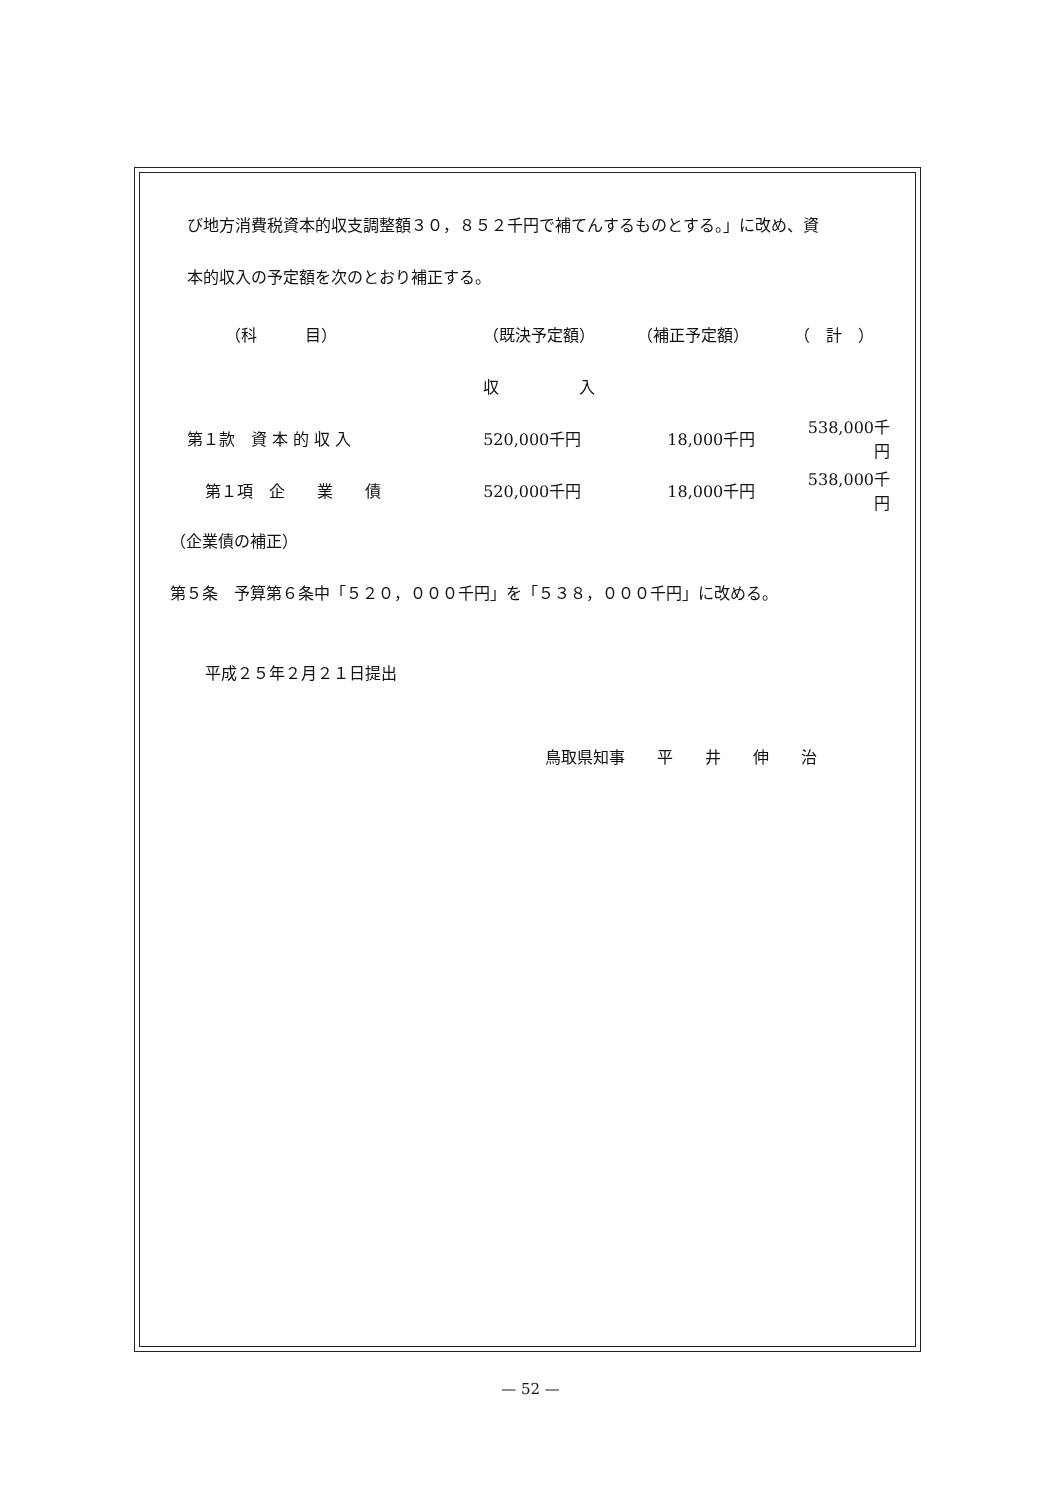び地方消費税資本的収支調整額３０，８５２千円で補てんするものとする。」に改め、資
本的収入の予定額を次のとおり補正する。
| （科 目） | （既決予定額） | （補正予定額） | （ 計 ） |
| | 収 入 | | |
| 第１款 資 本 的 収 入 | 520,000千円 | 18,000千円 | 538,000千円 |
| 第１項 企 業 債 | 520,000千円 | 18,000千円 | 538,000千円 |
（企業債の補正）
第５条　予算第６条中「５２０，０００千円」を「５３８，０００千円」に改める。
平成２５年２月２１日提出
鳥取県知事　　平　　井　　伸　　治
— 52 —